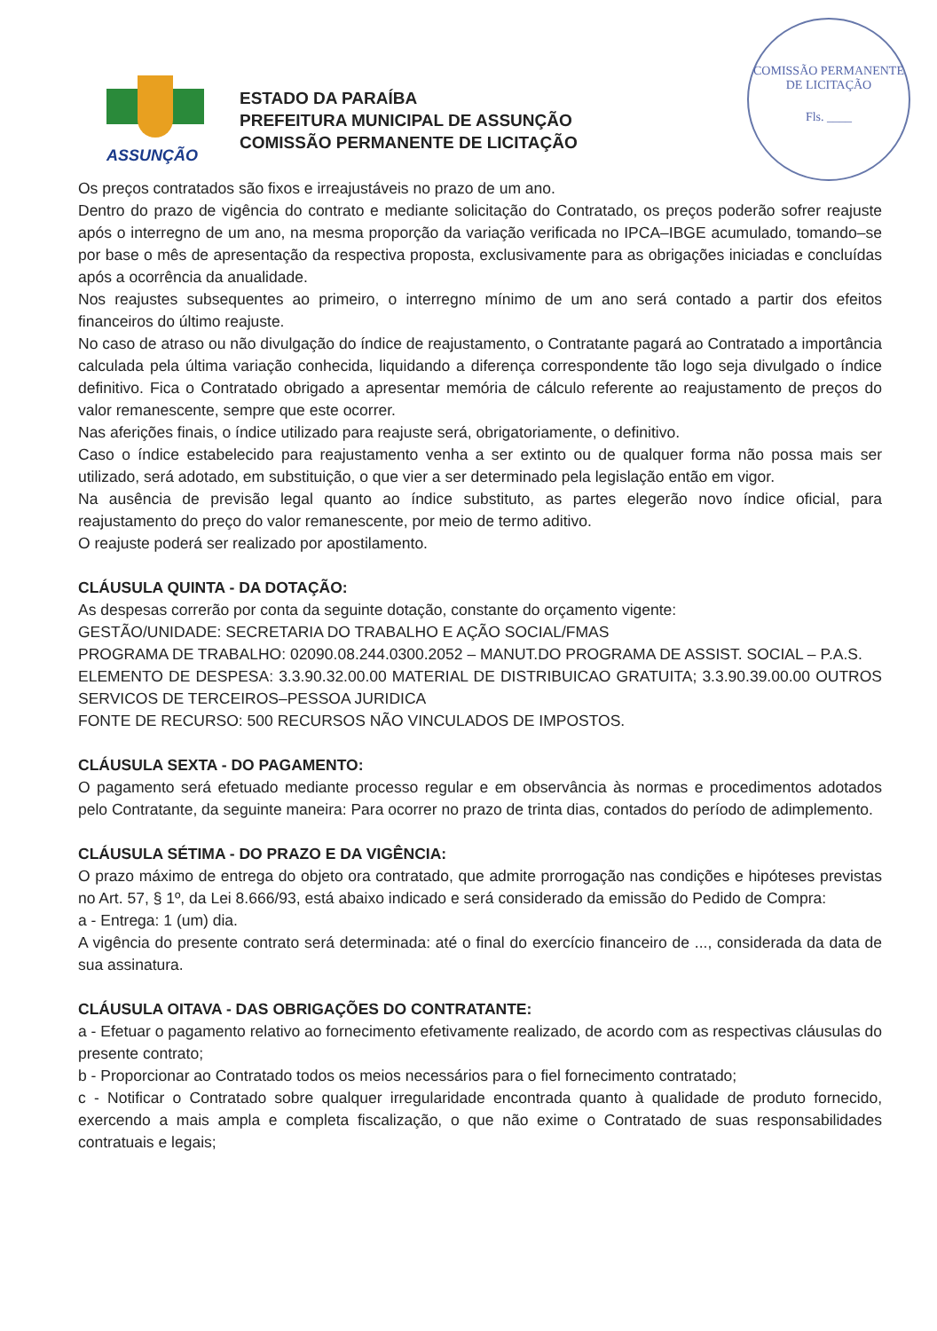COMISSÃO PERMANENTE DE LICITAÇÃO
Fls. ____
ASSUNÇÃO
ESTADO DA PARAÍBA
PREFEITURA MUNICIPAL DE ASSUNÇÃO
COMISSÃO PERMANENTE DE LICITAÇÃO
Os preços contratados são fixos e irreajustáveis no prazo de um ano.
Dentro do prazo de vigência do contrato e mediante solicitação do Contratado, os preços poderão sofrer reajuste após o interregno de um ano, na mesma proporção da variação verificada no IPCA–IBGE acumulado, tomando–se por base o mês de apresentação da respectiva proposta, exclusivamente para as obrigações iniciadas e concluídas após a ocorrência da anualidade.
Nos reajustes subsequentes ao primeiro, o interregno mínimo de um ano será contado a partir dos efeitos financeiros do último reajuste.
No caso de atraso ou não divulgação do índice de reajustamento, o Contratante pagará ao Contratado a importância calculada pela última variação conhecida, liquidando a diferença correspondente tão logo seja divulgado o índice definitivo. Fica o Contratado obrigado a apresentar memória de cálculo referente ao reajustamento de preços do valor remanescente, sempre que este ocorrer.
Nas aferições finais, o índice utilizado para reajuste será, obrigatoriamente, o definitivo.
Caso o índice estabelecido para reajustamento venha a ser extinto ou de qualquer forma não possa mais ser utilizado, será adotado, em substituição, o que vier a ser determinado pela legislação então em vigor.
Na ausência de previsão legal quanto ao índice substituto, as partes elegerão novo índice oficial, para reajustamento do preço do valor remanescente, por meio de termo aditivo.
O reajuste poderá ser realizado por apostilamento.
CLÁUSULA QUINTA - DA DOTAÇÃO:
As despesas correrão por conta da seguinte dotação, constante do orçamento vigente:
GESTÃO/UNIDADE: SECRETARIA DO TRABALHO E AÇÃO SOCIAL/FMAS
PROGRAMA DE TRABALHO: 02090.08.244.0300.2052 – MANUT.DO PROGRAMA DE ASSIST. SOCIAL – P.A.S.
ELEMENTO DE DESPESA: 3.3.90.32.00.00 MATERIAL DE DISTRIBUICAO GRATUITA; 3.3.90.39.00.00 OUTROS SERVICOS DE TERCEIROS–PESSOA JURIDICA
FONTE DE RECURSO: 500 RECURSOS NÃO VINCULADOS DE IMPOSTOS.
CLÁUSULA SEXTA - DO PAGAMENTO:
O pagamento será efetuado mediante processo regular e em observância às normas e procedimentos adotados pelo Contratante, da seguinte maneira: Para ocorrer no prazo de trinta dias, contados do período de adimplemento.
CLÁUSULA SÉTIMA - DO PRAZO E DA VIGÊNCIA:
O prazo máximo de entrega do objeto ora contratado, que admite prorrogação nas condições e hipóteses previstas no Art. 57, § 1º, da Lei 8.666/93, está abaixo indicado e será considerado da emissão do Pedido de Compra:
a - Entrega: 1 (um) dia.
A vigência do presente contrato será determinada: até o final do exercício financeiro de ..., considerada da data de sua assinatura.
CLÁUSULA OITAVA - DAS OBRIGAÇÕES DO CONTRATANTE:
a - Efetuar o pagamento relativo ao fornecimento efetivamente realizado, de acordo com as respectivas cláusulas do presente contrato;
b - Proporcionar ao Contratado todos os meios necessários para o fiel fornecimento contratado;
c - Notificar o Contratado sobre qualquer irregularidade encontrada quanto à qualidade de produto fornecido, exercendo a mais ampla e completa fiscalização, o que não exime o Contratado de suas responsabilidades contratuais e legais;